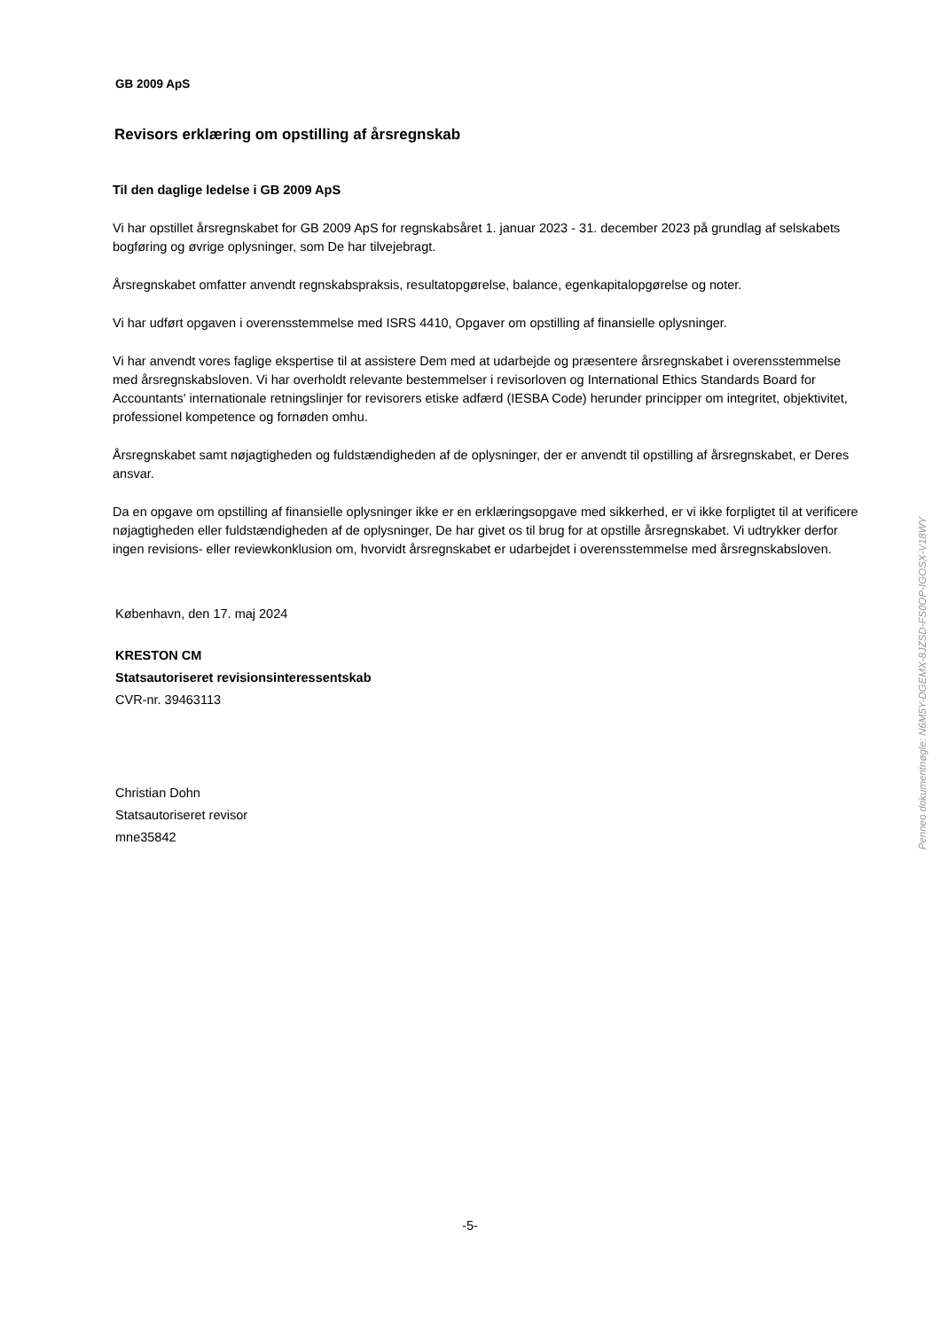GB 2009 ApS
Revisors erklæring om opstilling af årsregnskab
Til den daglige ledelse i GB 2009 ApS
Vi har opstillet årsregnskabet for GB 2009 ApS for regnskabsåret 1. januar 2023 - 31. december 2023 på grundlag af selskabets bogføring og øvrige oplysninger, som De har tilvejebragt.
Årsregnskabet omfatter anvendt regnskabspraksis, resultatopgørelse, balance, egenkapitalopgørelse og noter.
Vi har udført opgaven i overensstemmelse med ISRS 4410, Opgaver om opstilling af finansielle oplysninger.
Vi har anvendt vores faglige ekspertise til at assistere Dem med at udarbejde og præsentere årsregnskabet i overensstemmelse med årsregnskabsloven. Vi har overholdt relevante bestemmelser i revisorloven og International Ethics Standards Board for Accountants' internationale retningslinjer for revisorers etiske adfærd (IESBA Code) herunder principper om integritet, objektivitet, professionel kompetence og fornøden omhu.
Årsregnskabet samt nøjagtigheden og fuldstændigheden af de oplysninger, der er anvendt til opstilling af årsregnskabet, er Deres ansvar.
Da en opgave om opstilling af finansielle oplysninger ikke er en erklæringsopgave med sikkerhed, er vi ikke forpligtet til at verificere nøjagtigheden eller fuldstændigheden af de oplysninger, De har givet os til brug for at opstille årsregnskabet. Vi udtrykker derfor ingen revisions- eller reviewkonklusion om, hvorvidt årsregnskabet er udarbejdet i overensstemmelse med årsregnskabsloven.
København, den 17. maj 2024
KRESTON CM
Statsautoriseret revisionsinteressentskab
CVR-nr. 39463113
Christian Dohn
Statsautoriseret revisor
mne35842
Penneo dokumentnøgle: N6M5Y-DGEMX-8JZSD-FS0OP-IGOSX-V18WY
-5-